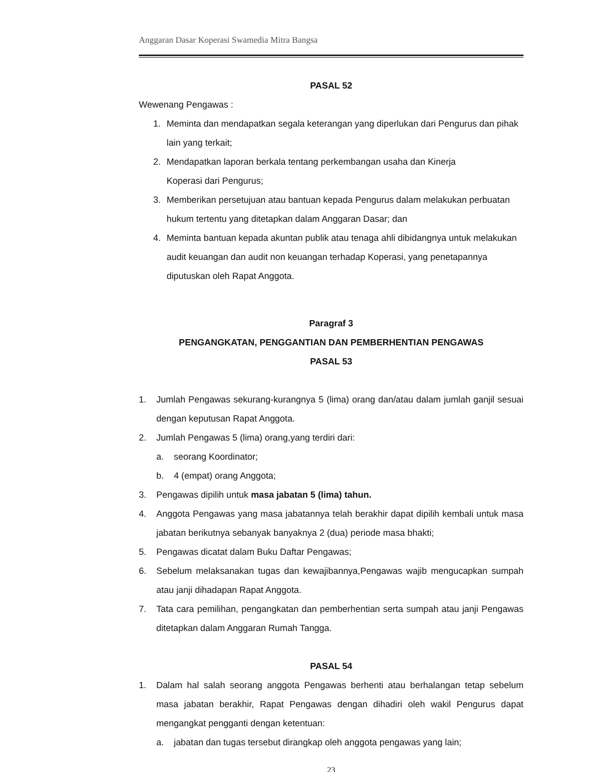Anggaran Dasar Koperasi Swamedia Mitra Bangsa
PASAL 52
Wewenang Pengawas :
1. Meminta dan mendapatkan segala keterangan yang diperlukan dari Pengurus dan pihak lain yang terkait;
2. Mendapatkan laporan berkala tentang perkembangan usaha dan Kinerja
Koperasi dari Pengurus;
3. Memberikan persetujuan atau bantuan kepada Pengurus dalam melakukan perbuatan hukum tertentu yang ditetapkan dalam Anggaran Dasar; dan
4. Meminta bantuan kepada akuntan publik atau tenaga ahli dibidangnya untuk melakukan audit keuangan dan audit non keuangan terhadap Koperasi, yang penetapannya diputuskan oleh Rapat Anggota.
Paragraf 3
PENGANGKATAN, PENGGANTIAN DAN PEMBERHENTIAN PENGAWAS
PASAL 53
1. Jumlah Pengawas sekurang-kurangnya 5 (lima) orang dan/atau dalam jumlah ganjil sesuai dengan keputusan Rapat Anggota.
2. Jumlah Pengawas 5 (lima) orang,yang terdiri dari:
a. seorang Koordinator;
b. 4 (empat) orang Anggota;
3. Pengawas dipilih untuk masa jabatan 5 (lima) tahun.
4. Anggota Pengawas yang masa jabatannya telah berakhir dapat dipilih kembali untuk masa jabatan berikutnya sebanyak banyaknya 2 (dua) periode masa bhakti;
5. Pengawas dicatat dalam Buku Daftar Pengawas;
6. Sebelum melaksanakan tugas dan kewajibannya,Pengawas wajib mengucapkan sumpah atau janji dihadapan Rapat Anggota.
7. Tata cara pemilihan, pengangkatan dan pemberhentian serta sumpah atau janji Pengawas ditetapkan dalam Anggaran Rumah Tangga.
PASAL 54
1. Dalam hal salah seorang anggota Pengawas berhenti atau berhalangan tetap sebelum masa jabatan berakhir, Rapat Pengawas dengan dihadiri oleh wakil Pengurus dapat mengangkat pengganti dengan ketentuan:
a. jabatan dan tugas tersebut dirangkap oleh anggota pengawas yang lain;
23